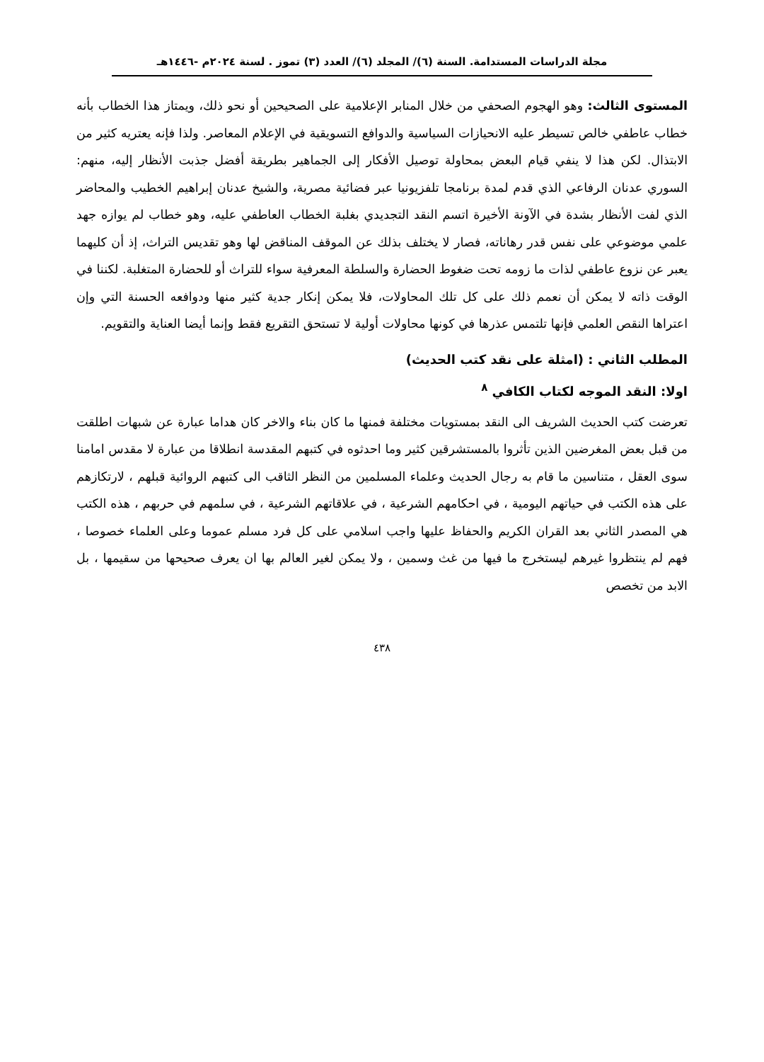مجلة الدراسات المستدامة. السنة (٦)/ المجلد (٦)/ العدد (٣) تموز . لسنة ٢٠٢٤م -١٤٤٦هـ
المستوى الثالث: وهو الهجوم الصحفي من خلال المنابر الإعلامية على الصحيحين أو نحو ذلك، ويمتاز هذا الخطاب بأنه خطاب عاطفي خالص تسيطر عليه الانحيازات السياسية والدوافع التسويقية في الإعلام المعاصر. ولذا فإنه يعتريه كثير من الابتذال. لكن هذا لا ينفي قيام البعض بمحاولة توصيل الأفكار إلى الجماهير بطريقة أفضل جذبت الأنظار إليه، منهم: السوري عدنان الرفاعي الذي قدم لمدة برنامجا تلفزيونيا عبر فضائية مصرية، والشيخ عدنان إبراهيم الخطيب والمحاضر الذي لفت الأنظار بشدة في الآونة الأخيرة اتسم النقد التجديدي بغلبة الخطاب العاطفي عليه، وهو خطاب لم يوازه جهد علمي موضوعي على نفس قدر رهاناته، فصار لا يختلف بذلك عن الموقف المناقض لها وهو تقديس التراث، إذ أن كليهما يعبر عن نزوع عاطفي لذات ما زومه تحت ضغوط الحضارة والسلطة المعرفية سواء للتراث أو للحضارة المتغلبة. لكننا في الوقت ذاته لا يمكن أن نعمم ذلك على كل تلك المحاولات، فلا يمكن إنكار جدية كثير منها ودوافعه الحسنة التي وإن اعتراها النقص العلمي فإنها تلتمس عذرها في كونها محاولات أولية لا تستحق التقريع فقط وإنما أيضا العناية والتقويم.
المطلب الثاني : (امثلة على نقد كتب الحديث)
اولا: النقد الموجه لكتاب الكافي <sup>٨</sup>
تعرضت كتب الحديث الشريف الى النقد بمستويات مختلفة فمنها ما كان بناء والاخر كان هداما عبارة عن شبهات اطلقت من قبل بعض المغرضين الذين تأثروا بالمستشرقين كثير وما احدثوه في كتبهم المقدسة انطلاقا من عبارة لا مقدس امامنا سوى العقل ، متناسين ما قام به رجال الحديث وعلماء المسلمين من النظر الثاقب الى كتبهم الروائية قبلهم ، لارتكازهم على هذه الكتب في حياتهم اليومية ، في احكامهم الشرعية ، في علاقاتهم الشرعية ، في سلمهم في حربهم ، هذه الكتب هي المصدر الثاني بعد القران الكريم والحفاظ عليها واجب اسلامي على كل فرد مسلم عموما وعلى العلماء خصوصا ، فهم لم ينتظروا غيرهم ليستخرج ما فيها من غث وسمين ، ولا يمكن لغير العالم بها ان يعرف صحيحها من سقيمها ، بل الابد من تخصص
٤٣٨